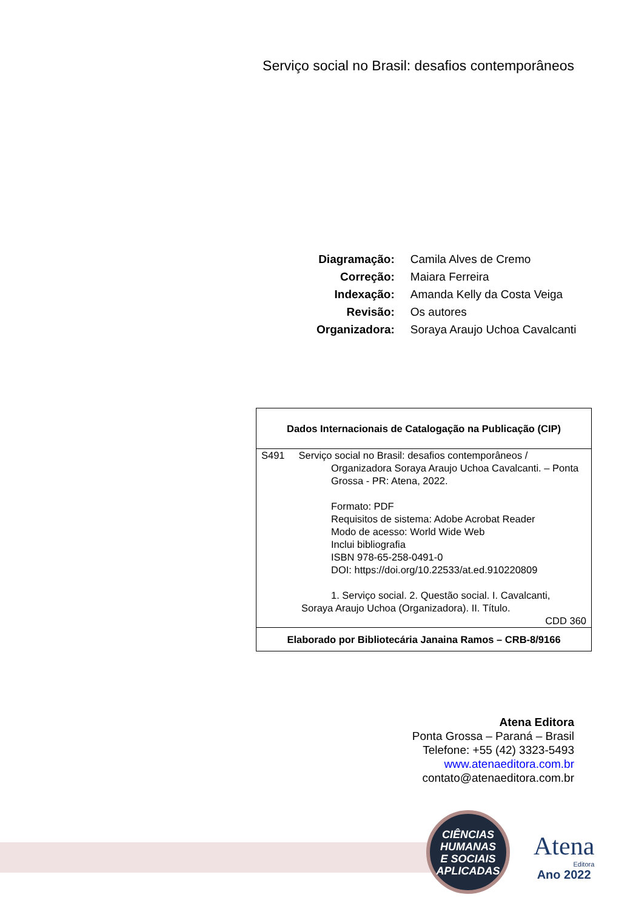Serviço social no Brasil: desafios contemporâneos
| Diagramação: | Camila Alves de Cremo |
| Correção: | Maiara Ferreira |
| Indexação: | Amanda Kelly da Costa Veiga |
| Revisão: | Os autores |
| Organizadora: | Soraya Araujo Uchoa Cavalcanti |
| Dados Internacionais de Catalogação na Publicação (CIP) |
| S491 Serviço social no Brasil: desafios contemporâneos / Organizadora Soraya Araujo Uchoa Cavalcanti. – Ponta Grossa - PR: Atena, 2022. Formato: PDF Requisitos de sistema: Adobe Acrobat Reader Modo de acesso: World Wide Web Inclui bibliografia ISBN 978-65-258-0491-0 DOI: https://doi.org/10.22533/at.ed.910220809 1. Serviço social. 2. Questão social. I. Cavalcanti, Soraya Araujo Uchoa (Organizadora). II. Título. CDD 360 |
| Elaborado por Bibliotecária Janaina Ramos – CRB-8/9166 |
Atena Editora
Ponta Grossa – Paraná – Brasil
Telefone: +55 (42) 3323-5493
www.atenaeditora.com.br
contato@atenaeditora.com.br
CIÊNCIAS
HUMANAS
E SOCIAIS
APLICADAS
Atena
Editora
Ano 2022